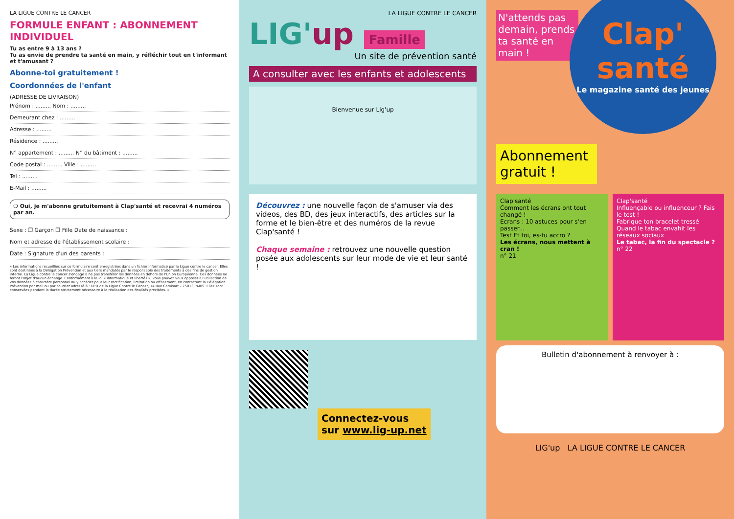LA LIGUE CONTRE LE CANCER
FORMULE ENFANT : ABONNEMENT INDIVIDUEL
Tu as entre 9 à 13 ans ?
Tu as envie de prendre ta santé en main, y réfléchir tout en t'informant et t'amusant ?
Abonne-toi gratuitement !
Coordonnées de l'enfant
(ADRESSE DE LIVRAISON)
Prénom : ......... Nom : .........
Demeurant chez : .........
Adresse : .........
Résidence : .........
N° appartement : ......... N° du bâtiment : .........
Code postal : ......... Ville : .........
Tél : .........
E-Mail : .........
❍ Oui, je m'abonne gratuitement à Clap'santé et recevrai 4 numéros par an.
Sexe : ❐ Garçon ❐ Fille Date de naissance :
Nom et adresse de l'établissement scolaire :
Date : Signature d'un des parents :
« Les informations recueillies sur ce formulaire sont enregistrées dans un fichier informatisé par la Ligue contre le cancer. Elles sont destinées à la Délégation Prévention et aux tiers mandatés par le responsable des traitements à des fins de gestion interne. La Ligue contre le cancer s'engage à ne pas transférer les données en dehors de l'Union Européenne. Ces données ne feront l'objet d'aucun échange. Conformément à la loi « informatique et libertés », vous pouvez vous opposer à l'utilisation de vos données à caractère personnel ou y accéder pour leur rectification, limitation ou effacement, en contactant la Délégation Prévention par mail ou par courrier adressé à : DPD de la Ligue Contre le Cancer, 14 Rue Corvisart – 75013 PARIS. Elles sont conservées pendant la durée strictement nécessaire à la réalisation des finalités précitées. »
LA LIGUE CONTRE LE CANCER
LIG'up Famille
Un site de prévention santé
A consulter avec les enfants et adolescents
Bienvenue sur Lig'up
Découvrez : une nouvelle façon de s'amuser via des videos, des BD, des jeux interactifs, des articles sur la forme et le bien-être et des numéros de la revue Clap'santé !
Chaque semaine : retrouvez une nouvelle question posée aux adolescents sur leur mode de vie et leur santé !
Connectez-vous
sur www.lig-up.net
N'attends pas demain, prends ta santé en main !
Clap' santé
Le magazine santé des jeunes
Abonnement gratuit !
Clap'santé
Comment les écrans ont tout changé !
Ecrans : 10 astuces pour s'en passer...
Test Et toi, es-tu accro ?
Les écrans, nous mettent à cran !
n° 21
Clap'santé
Influençable ou influenceur ? Fais le test !
Fabrique ton bracelet tressé
Quand le tabac envahit les réseaux sociaux
Le tabac, la fin du spectacle ?
n° 22
Bulletin d'abonnement à renvoyer à :
LIG'up LA LIGUE CONTRE LE CANCER